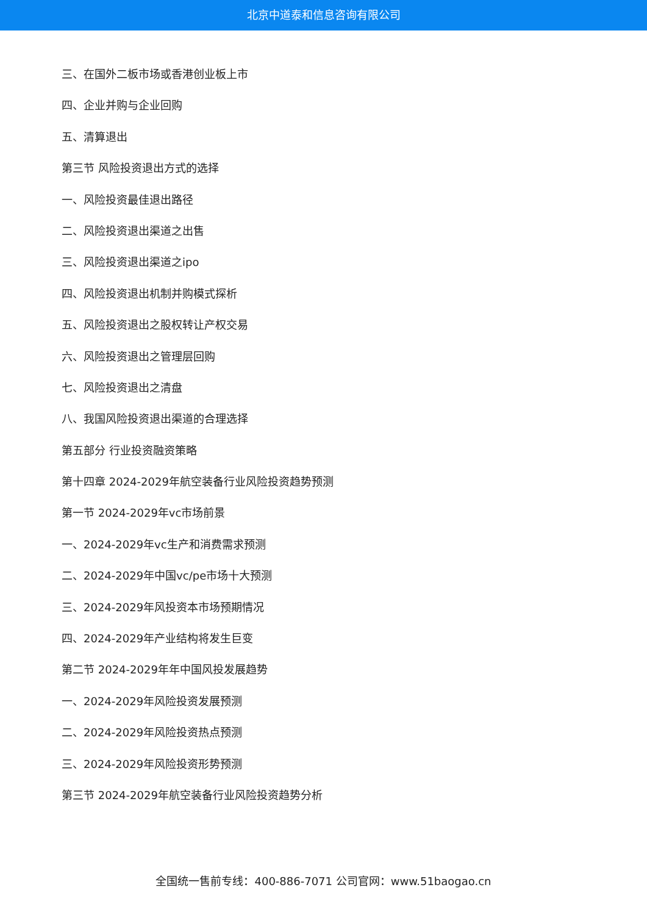北京中道泰和信息咨询有限公司
三、在国外二板市场或香港创业板上市
四、企业并购与企业回购
五、清算退出
第三节 风险投资退出方式的选择
一、风险投资最佳退出路径
二、风险投资退出渠道之出售
三、风险投资退出渠道之ipo
四、风险投资退出机制并购模式探析
五、风险投资退出之股权转让产权交易
六、风险投资退出之管理层回购
七、风险投资退出之清盘
八、我国风险投资退出渠道的合理选择
第五部分 行业投资融资策略
第十四章 2024-2029年航空装备行业风险投资趋势预测
第一节 2024-2029年vc市场前景
一、2024-2029年vc生产和消费需求预测
二、2024-2029年中国vc/pe市场十大预测
三、2024-2029年风投资本市场预期情况
四、2024-2029年产业结构将发生巨变
第二节 2024-2029年年中国风投发展趋势
一、2024-2029年风险投资发展预测
二、2024-2029年风险投资热点预测
三、2024-2029年风险投资形势预测
第三节 2024-2029年航空装备行业风险投资趋势分析
全国统一售前专线：400-886-7071 公司官网：www.51baogao.cn